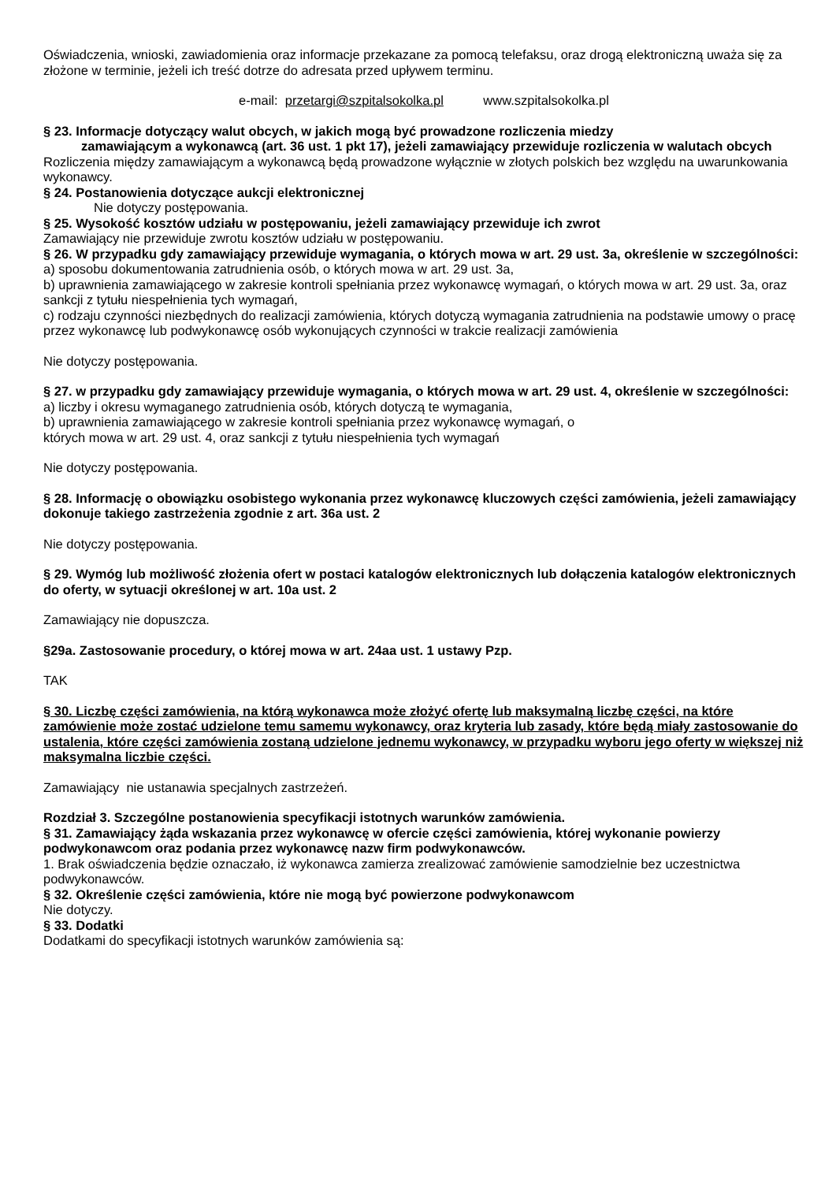Oświadczenia, wnioski, zawiadomienia oraz informacje przekazane za pomocą telefaksu, oraz drogą elektroniczną uważa się za złożone w terminie, jeżeli ich treść dotrze do adresata przed upływem terminu.
e-mail: przetargi@szpitalsokolka.pl www.szpitalsokolka.pl
§ 23. Informacje dotyczący walut obcych, w jakich mogą być prowadzone rozliczenia miedzy
zamawiającym a wykonawcą (art. 36 ust. 1 pkt 17), jeżeli zamawiający przewiduje rozliczenia w walutach obcych
Rozliczenia między zamawiającym a wykonawcą będą prowadzone wyłącznie w złotych polskich bez względu na uwarunkowania wykonawcy.
§ 24. Postanowienia dotyczące aukcji elektronicznej
Nie dotyczy postępowania.
§ 25. Wysokość kosztów udziału w postępowaniu, jeżeli zamawiający przewiduje ich zwrot
Zamawiający nie przewiduje zwrotu kosztów udziału w postępowaniu.
§ 26. W przypadku gdy zamawiający przewiduje wymagania, o których mowa w art. 29 ust. 3a, określenie w szczególności:
a) sposobu dokumentowania zatrudnienia osób, o których mowa w art. 29 ust. 3a,
b) uprawnienia zamawiającego w zakresie kontroli spełniania przez wykonawcę wymagań, o których mowa w art. 29 ust. 3a, oraz sankcji z tytułu niespełnienia tych wymagań,
c) rodzaju czynności niezbędnych do realizacji zamówienia, których dotyczą wymagania zatrudnienia na podstawie umowy o pracę przez wykonawcę lub podwykonawcę osób wykonujących czynności w trakcie realizacji zamówienia
Nie dotyczy postępowania.
§ 27. w przypadku gdy zamawiający przewiduje wymagania, o których mowa w art. 29 ust. 4, określenie w szczególności:
a) liczby i okresu wymaganego zatrudnienia osób, których dotyczą te wymagania,
b) uprawnienia zamawiającego w zakresie kontroli spełniania przez wykonawcę wymagań, o
których mowa w art. 29 ust. 4, oraz sankcji z tytułu niespełnienia tych wymagań
Nie dotyczy postępowania.
§ 28. Informację o obowiązku osobistego wykonania przez wykonawcę kluczowych części zamówienia, jeżeli zamawiający dokonuje takiego zastrzeżenia zgodnie z art. 36a ust. 2
Nie dotyczy postępowania.
§ 29. Wymóg lub możliwość złożenia ofert w postaci katalogów elektronicznych lub dołączenia katalogów elektronicznych do oferty, w sytuacji określonej w art. 10a ust. 2
Zamawiający nie dopuszcza.
§29a. Zastosowanie procedury, o której mowa w art. 24aa ust. 1 ustawy Pzp.
TAK
§ 30. Liczbę części zamówienia, na którą wykonawca może złożyć ofertę lub maksymalną liczbę części, na które zamówienie może zostać udzielone temu samemu wykonawcy, oraz kryteria lub zasady, które będą miały zastosowanie do ustalenia, które części zamówienia zostaną udzielone jednemu wykonawcy, w przypadku wyboru jego oferty w większej niż maksymalna liczbie części.
Zamawiający nie ustanawia specjalnych zastrzeżeń.
Rozdział 3. Szczególne postanowienia specyfikacji istotnych warunków zamówienia.
§ 31. Zamawiający żąda wskazania przez wykonawcę w ofercie części zamówienia, której wykonanie powierzy podwykonawcom oraz podania przez wykonawcę nazw firm podwykonawców.
1. Brak oświadczenia będzie oznaczało, iż wykonawca zamierza zrealizować zamówienie samodzielnie bez uczestnictwa podwykonawców.
§ 32. Określenie części zamówienia, które nie mogą być powierzone podwykonawcom
Nie dotyczy.
§ 33. Dodatki
Dodatkami do specyfikacji istotnych warunków zamówienia są: